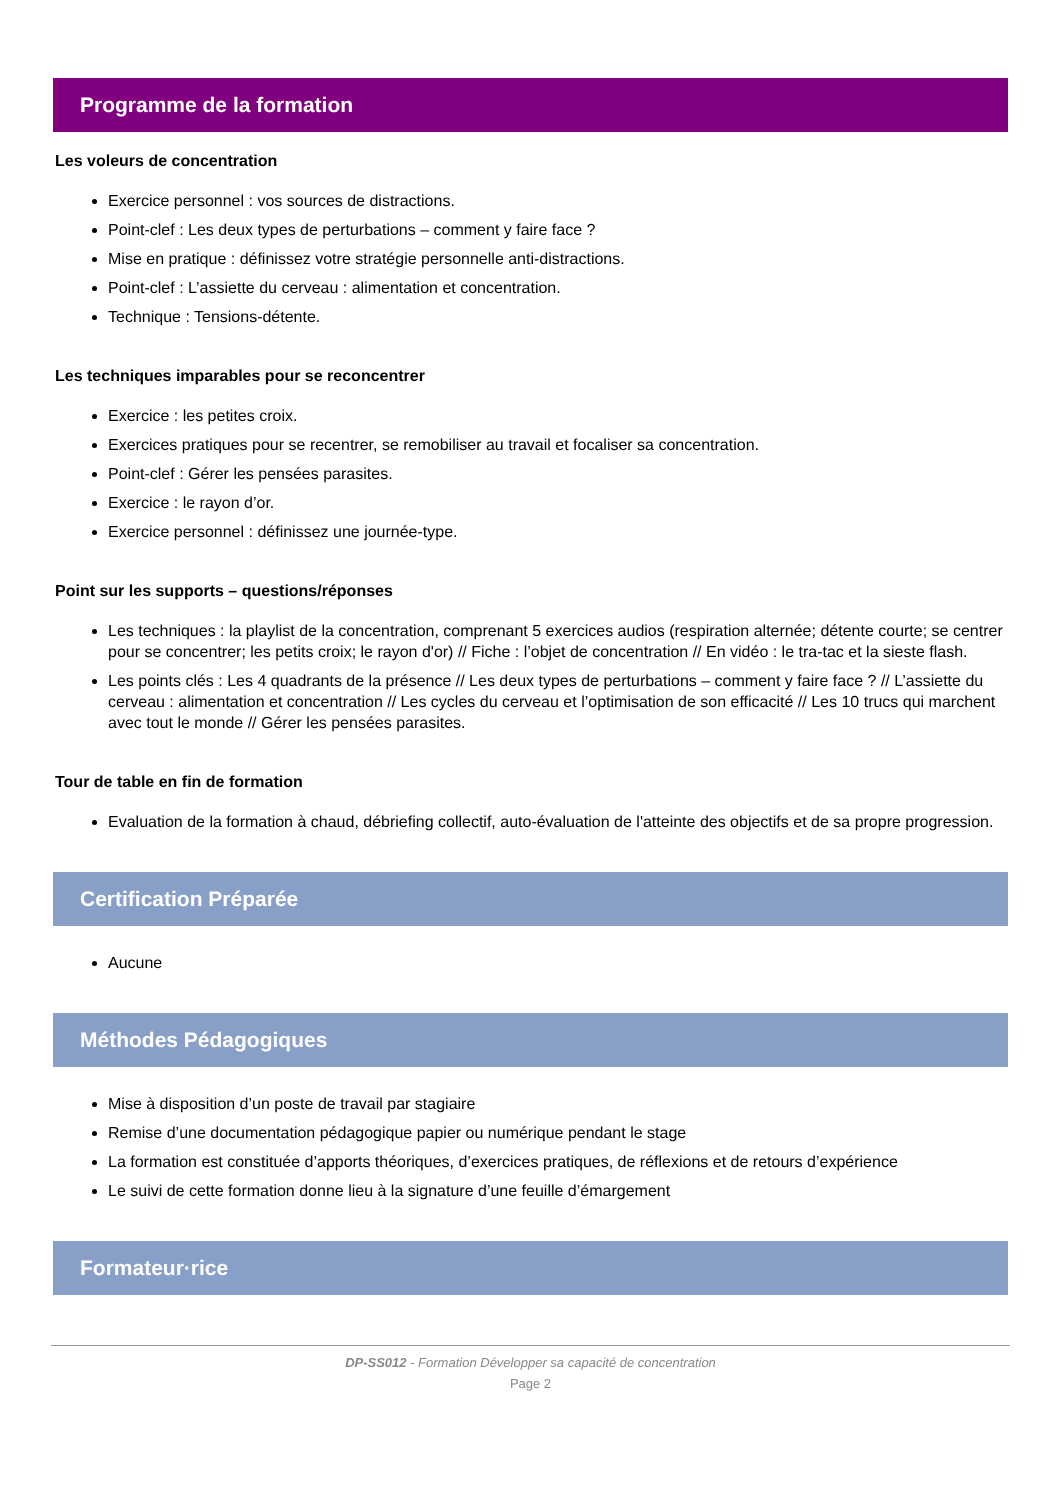Programme de la formation
Les voleurs de concentration
Exercice personnel : vos sources de distractions.
Point-clef : Les deux types de perturbations – comment y faire face ?
Mise en pratique : définissez votre stratégie personnelle anti-distractions.
Point-clef : L’assiette du cerveau : alimentation et concentration.
Technique : Tensions-détente.
Les techniques imparables pour se reconcentrer
Exercice : les petites croix.
Exercices pratiques pour se recentrer, se remobiliser au travail et focaliser sa concentration.
Point-clef : Gérer les pensées parasites.
Exercice : le rayon d’or.
Exercice personnel : définissez une journée-type.
Point sur les supports – questions/réponses
Les techniques : la playlist de la concentration, comprenant 5 exercices audios (respiration alternée; détente courte; se centrer pour se concentrer; les petits croix; le rayon d'or) // Fiche : l’objet de concentration // En vidéo : le tra-tac et la sieste flash.
Les points clés : Les 4 quadrants de la présence // Les deux types de perturbations – comment y faire face ? // L’assiette du cerveau : alimentation et concentration // Les cycles du cerveau et l’optimisation de son efficacité // Les 10 trucs qui marchent avec tout le monde // Gérer les pensées parasites.
Tour de table en fin de formation
Evaluation de la formation à chaud, débriefing collectif, auto-évaluation de l'atteinte des objectifs et de sa propre progression.
Certification Préparée
Aucune
Méthodes Pédagogiques
Mise à disposition d’un poste de travail par stagiaire
Remise d’une documentation pédagogique papier ou numérique pendant le stage
La formation est constituée d’apports théoriques, d’exercices pratiques, de réflexions et de retours d’expérience
Le suivi de cette formation donne lieu à la signature d’une feuille d’émargement
Formateur·rice
DP-SS012 - Formation Développer sa capacité de concentration
Page 2